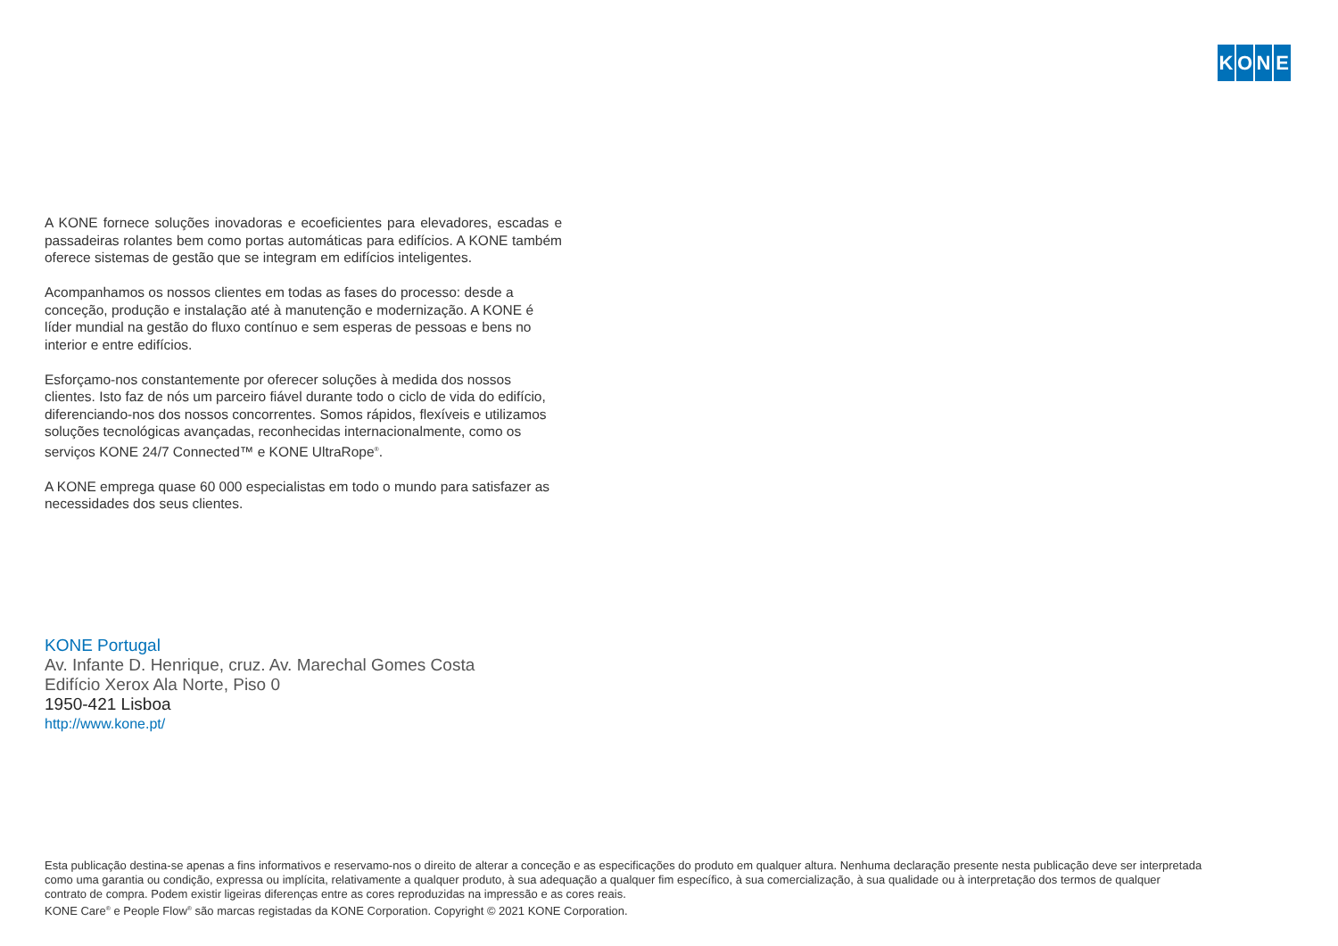KONE
A KONE fornece soluções inovadoras e ecoeficientes para elevadores, escadas e passadeiras rolantes bem como portas automáticas para edifícios. A KONE também oferece sistemas de gestão que se integram em edifícios inteligentes.
Acompanhamos os nossos clientes em todas as fases do processo: desde a conceção, produção e instalação até à manutenção e modernização. A KONE é líder mundial na gestão do fluxo contínuo e sem esperas de pessoas e bens no interior e entre edifícios.
Esforçamo-nos constantemente por oferecer soluções à medida dos nossos clientes. Isto faz de nós um parceiro fiável durante todo o ciclo de vida do edifício, diferenciando-nos dos nossos concorrentes. Somos rápidos, flexíveis e utilizamos soluções tecnológicas avançadas, reconhecidas internacionalmente, como os serviços KONE 24/7 Connected™ e KONE UltraRope<sup>®</sup>.
A KONE emprega quase 60 000 especialistas em todo o mundo para satisfazer as necessidades dos seus clientes.
KONE Portugal
Av. Infante D. Henrique, cruz. Av. Marechal Gomes Costa
Edifício Xerox Ala Norte, Piso 0
1950-421 Lisboa
http://www.kone.pt/
Esta publicação destina-se apenas a fins informativos e reservamo-nos o direito de alterar a conceção e as especificações do produto em qualquer altura. Nenhuma declaração presente nesta publicação deve ser interpretada como uma garantia ou condição, expressa ou implícita, relativamente a qualquer produto, à sua adequação a qualquer fim específico, à sua comercialização, à sua qualidade ou à interpretação dos termos de qualquer contrato de compra. Podem existir ligeiras diferenças entre as cores reproduzidas na impressão e as cores reais.
KONE Care<sup>®</sup> e People Flow<sup>®</sup> são marcas registadas da KONE Corporation. Copyright © 2021 KONE Corporation.